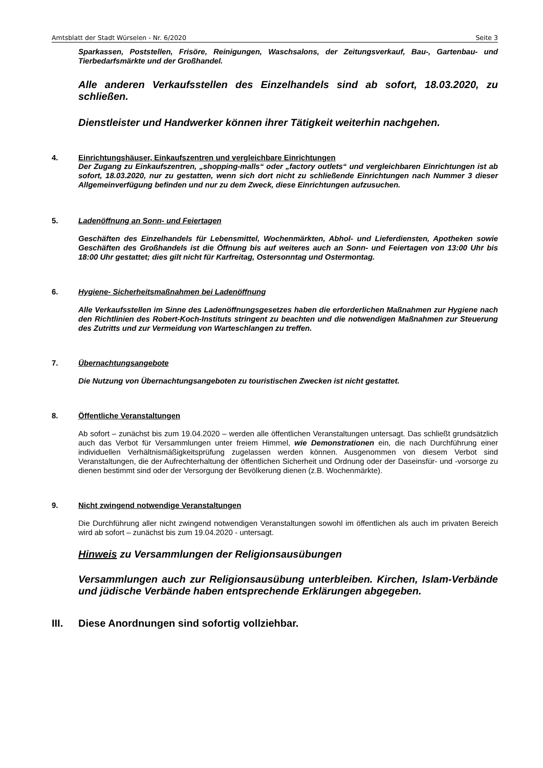Amtsblatt der Stadt Würselen - Nr. 6/2020 Seite 3
Sparkassen, Poststellen, Frisöre, Reinigungen, Waschsalons, der Zeitungsverkauf, Bau-, Gartenbau- und Tierbedarfsmärkte und der Großhandel.
Alle anderen Verkaufsstellen des Einzelhandels sind ab sofort, 18.03.2020, zu schließen.
Dienstleister und Handwerker können ihrer Tätigkeit weiterhin nachgehen.
4. Einrichtungshäuser, Einkaufszentren und vergleichbare Einrichtungen
Der Zugang zu Einkaufszentren, „shopping-malls“ oder „factory outlets“ und vergleichbaren Einrichtungen ist ab sofort, 18.03.2020, nur zu gestatten, wenn sich dort nicht zu schließende Einrichtungen nach Nummer 3 dieser Allgemeinverfügung befinden und nur zu dem Zweck, diese Einrichtungen aufzusuchen.
5. Ladenöffnung an Sonn- und Feiertagen
Geschäften des Einzelhandels für Lebensmittel, Wochenmärkten, Abhol- und Lieferdiensten, Apotheken sowie Geschäften des Großhandels ist die Öffnung bis auf weiteres auch an Sonn- und Feiertagen von 13:00 Uhr bis 18:00 Uhr gestattet; dies gilt nicht für Karfreitag, Ostersonntag und Ostermontag.
6. Hygiene- Sicherheitsmaßnahmen bei Ladenöffnung
Alle Verkaufsstellen im Sinne des Ladenöffnungsgesetzes haben die erforderlichen Maßnahmen zur Hygiene nach den Richtlinien des Robert-Koch-Instituts stringent zu beachten und die notwendigen Maßnahmen zur Steuerung des Zutritts und zur Vermeidung von Warteschlangen zu treffen.
7. Übernachtungsangebote
Die Nutzung von Übernachtungsangeboten zu touristischen Zwecken ist nicht gestattet.
8. Öffentliche Veranstaltungen
Ab sofort – zunächst bis zum 19.04.2020 – werden alle öffentlichen Veranstaltungen untersagt. Das schließt grundsätzlich auch das Verbot für Versammlungen unter freiem Himmel, wie Demonstrationen ein, die nach Durchführung einer individuellen Verhältnismäßigkeitsprüfung zugelassen werden können. Ausgenommen von diesem Verbot sind Veranstaltungen, die der Aufrechterhaltung der öffentlichen Sicherheit und Ordnung oder der Daseinsfür- und -vorsorge zu dienen bestimmt sind oder der Versorgung der Bevölkerung dienen (z.B. Wochenmärkte).
9. Nicht zwingend notwendige Veranstaltungen
Die Durchführung aller nicht zwingend notwendigen Veranstaltungen sowohl im öffentlichen als auch im privaten Bereich wird ab sofort – zunächst bis zum 19.04.2020 - untersagt.
Hinweis zu Versammlungen der Religionsausübungen
Versammlungen auch zur Religionsausübung unterbleiben. Kirchen, Islam-Verbände und jüdische Verbände haben entsprechende Erklärungen abgegeben.
III. Diese Anordnungen sind sofortig vollziehbar.